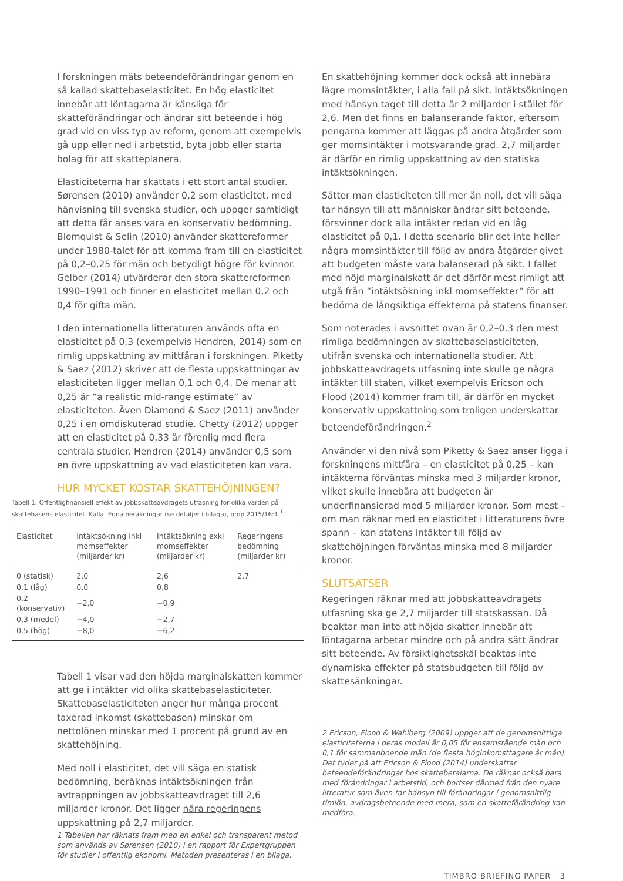I forskningen mäts beteendeförändringar genom en så kallad skattebaselasticitet. En hög elasticitet innebär att löntagarna är känsliga för skatteförändringar och ändrar sitt beteende i hög grad vid en viss typ av reform, genom att exempelvis gå upp eller ned i arbetstid, byta jobb eller starta bolag för att skatteplanera.
Elasticiteterna har skattats i ett stort antal studier. Sørensen (2010) använder 0,2 som elasticitet, med hänvisning till svenska studier, och uppger samtidigt att detta får anses vara en konservativ bedömning. Blomquist & Selin (2010) använder skattereformer under 1980-talet för att komma fram till en elasticitet på 0,2–0,25 för män och betydligt högre för kvinnor. Gelber (2014) utvärderar den stora skattereformen 1990–1991 och finner en elasticitet mellan 0,2 och 0,4 för gifta män.
I den internationella litteraturen används ofta en elasticitet på 0,3 (exempelvis Hendren, 2014) som en rimlig uppskattning av mittfåran i forskningen. Piketty & Saez (2012) skriver att de flesta uppskattningar av elasticiteten ligger mellan 0,1 och 0,4. De menar att 0,25 är ”a realistic mid-range estimate” av elasticiteten. Även Diamond & Saez (2011) använder 0,25 i en omdiskuterad studie. Chetty (2012) uppger att en elasticitet på 0,33 är förenlig med flera centrala studier. Hendren (2014) använder 0,5 som en övre uppskattning av vad elasticiteten kan vara.
HUR MYCKET KOSTAR SKATTEHÖJNINGEN?
Tabell 1. Offentligfinansiell effekt av jobbskatteavdragets utfasning för olika värden på skattebasens elasticitet. Källa: Egna beräkningar (se detaljer i bilaga), prop 2015/16:1.<sup>1</sup>
| Elasticitet | Intäktsökning inkl momseffekter (miljarder kr) | Intäktsökning exkl momseffekter (miljarder kr) | Regeringens bedömning (miljarder kr) |
| --- | --- | --- | --- |
| 0 (statisk) | 2,0 | 2,6 | 2,7 |
| 0,1 (låg) | 0,0 | 0,8 | |
| 0,2 (konservativ) | −2,0 | −0,9 | |
| 0,3 (medel) | −4,0 | −2,7 | |
| 0,5 (hög) | −8,0 | −6,2 | |
Tabell 1 visar vad den höjda marginalskatten kommer att ge i intäkter vid olika skattebaselasticiteter. Skattebaselasticiteten anger hur många procent taxerad inkomst (skattebasen) minskar om nettolönen minskar med 1 procent på grund av en skattehöjning.
Med noll i elasticitet, det vill säga en statisk bedömning, beräknas intäktsökningen från avtrappningen av jobbskatteavdraget till 2,6 miljarder kronor. Det ligger nära regeringens uppskattning på 2,7 miljarder.
1 Tabellen har räknats fram med en enkel och transparent metod som används av Sørensen (2010) i en rapport för Expertgruppen för studier i offentlig ekonomi. Metoden presenteras i en bilaga.
En skattehöjning kommer dock också att innebära lägre momsintäkter, i alla fall på sikt. Intäktsökningen med hänsyn taget till detta är 2 miljarder i stället för 2,6. Men det finns en balanserande faktor, eftersom pengarna kommer att läggas på andra åtgärder som ger momsintäkter i motsvarande grad. 2,7 miljarder är därför en rimlig uppskattning av den statiska intäktsökningen.
Sätter man elasticiteten till mer än noll, det vill säga tar hänsyn till att människor ändrar sitt beteende, försvinner dock alla intäkter redan vid en låg elasticitet på 0,1. I detta scenario blir det inte heller några momsintäkter till följd av andra åtgärder givet att budgeten måste vara balanserad på sikt. I fallet med höjd marginalskatt är det därför mest rimligt att utgå från ”intäktsökning inkl momseffekter” för att bedöma de långsiktiga effekterna på statens finanser.
Som noterades i avsnittet ovan är 0,2–0,3 den mest rimliga bedömningen av skattebaselasticiteten, utifrån svenska och internationella studier. Att jobbskatteavdragets utfasning inte skulle ge några intäkter till staten, vilket exempelvis Ericson och Flood (2014) kommer fram till, är därför en mycket konservativ uppskattning som troligen underskattar beteendeförändringen.<sup>2</sup>
Använder vi den nivå som Piketty & Saez anser ligga i forskningens mittfåra – en elasticitet på 0,25 – kan intäkterna förväntas minska med 3 miljarder kronor, vilket skulle innebära att budgeten är underfinansierad med 5 miljarder kronor. Som mest – om man räknar med en elasticitet i litteraturens övre spann – kan statens intäkter till följd av skattehöjningen förväntas minska med 8 miljarder kronor.
SLUTSATSER
Regeringen räknar med att jobbskatteavdragets utfasning ska ge 2,7 miljarder till statskassan. Då beaktar man inte att höjda skatter innebär att löntagarna arbetar mindre och på andra sätt ändrar sitt beteende. Av försiktighetsskäl beaktas inte dynamiska effekter på statsbudgeten till följd av skattesänkningar.
2 Ericson, Flood & Wahlberg (2009) uppger att de genomsnittliga elasticiteterna i deras modell är 0,05 för ensamstående män och 0,1 för sammanboende män (de flesta höginkomsttagare är män). Det tyder på att Ericson & Flood (2014) underskattar beteendeförändringar hos skattebetalarna. De räknar också bara med förändringar i arbetstid, och bortser därmed från den nyare litteratur som även tar hänsyn till förändringar i genomsnittlig timlön, avdragsbeteende med mera, som en skatteförändring kan medföra.
TIMBRO BRIEFING PAPER 3